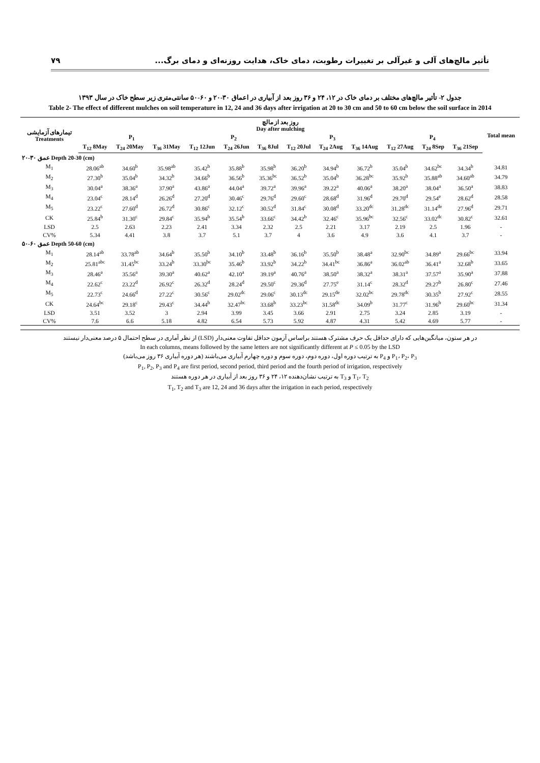تأثیر مالچ‌های آلی و غیرآلی بر تغییرات رطوبت، دمای خاک، هدایت روزنه‌ای و دمای برگ... ۷۹
جدول ۲- تأثیر مالچ‌های مختلف بر دمای خاک در ۱۲، ۲۴ و ۳۶ روز بعد از آبیاری در اعماق ۳۰-۲۰ و ۶۰-۵۰ سانتی‌متری زیر سطح خاک در سال ۱۳۹۳
Table 2- The effect of different mulches on soil temperature in 12, 24 and 36 days after irrigation at 20 to 30 cm and 50 to 60 cm below the soil surface in 2014
| تیمارهای آزمایشی Treatments | روز بعد از مالچ Day after mulching | | | | | | | | | | | | Total mean |
| --- | --- | --- | --- | --- | --- | --- | --- | --- | --- | --- | --- | --- | --- |
| | P<sub>1</sub> | | | P<sub>2</sub> | | | P<sub>3</sub> | | | P<sub>4</sub> | | | |
| | T<sub>12</sub> 8May | T<sub>24</sub> 20May | T<sub>36</sub> 31May | T<sub>12</sub> 12Jun | T<sub>24</sub> 26Jun | T<sub>36</sub> 8Jul | T<sub>12</sub> 20Jul | T<sub>24</sub> 2Aug | T<sub>36</sub> 14Aug | T<sub>12</sub> 27Aug | T<sub>24</sub> 8Sep | T<sub>36</sub> 21Sep | |
| عمق ۳۰-۲۰ Depth 20-30 (cm) | | | | | | | | | | | | | |
| M<sub>1</sub> | 28.06<sup>ab</sup> | 34.60<sup>b</sup> | 35.98<sup>ab</sup> | 35.42<sup>b</sup> | 35.88<sup>b</sup> | 35.98<sup>b</sup> | 36.20<sup>b</sup> | 34.94<sup>b</sup> | 36.72<sup>b</sup> | 35.04<sup>b</sup> | 34.62<sup>bc</sup> | 34.34<sup>b</sup> | 34.81 |
| M<sub>2</sub> | 27.30<sup>b</sup> | 35.04<sup>b</sup> | 34.32<sup>b</sup> | 34.66<sup>b</sup> | 36.56<sup>b</sup> | 35.36<sup>bc</sup> | 36.52<sup>b</sup> | 35.04<sup>b</sup> | 36.28<sup>bc</sup> | 35.92<sup>b</sup> | 35.88<sup>ab</sup> | 34.60<sup>ab</sup> | 34.79 |
| M<sub>3</sub> | 30.04<sup>a</sup> | 38.36<sup>a</sup> | 37.90<sup>a</sup> | 43.86<sup>a</sup> | 44.04<sup>a</sup> | 39.72<sup>a</sup> | 39.96<sup>a</sup> | 39.22<sup>a</sup> | 40.06<sup>a</sup> | 38.20<sup>a</sup> | 38.04<sup>a</sup> | 36.50<sup>a</sup> | 38.83 |
| M<sub>4</sub> | 23.04<sup>c</sup> | 28.14<sup>d</sup> | 26.26<sup>d</sup> | 27.20<sup>d</sup> | 30.46<sup>c</sup> | 29.76<sup>d</sup> | 29.60<sup>c</sup> | 28.68<sup>d</sup> | 31.96<sup>d</sup> | 29.70<sup>d</sup> | 29.54<sup>e</sup> | 28.62<sup>d</sup> | 28.58 |
| M<sub>5</sub> | 23.22<sup>c</sup> | 27.60<sup>d</sup> | 26.72<sup>d</sup> | 30.86<sup>c</sup> | 32.12<sup>c</sup> | 30.52<sup>d</sup> | 31.84<sup>c</sup> | 30.08<sup>d</sup> | 33.20<sup>dc</sup> | 31.28<sup>dc</sup> | 31.14<sup>de</sup> | 27.96<sup>d</sup> | 29.71 |
| CK | 25.84<sup>b</sup> | 31.30<sup>c</sup> | 29.84<sup>c</sup> | 35.94<sup>b</sup> | 35.54<sup>b</sup> | 33.66<sup>c</sup> | 34.42<sup>b</sup> | 32.46<sup>c</sup> | 35.96<sup>bc</sup> | 32.56<sup>c</sup> | 33.02<sup>dc</sup> | 30.82<sup>c</sup> | 32.61 |
| LSD | 2.5 | 2.63 | 2.23 | 2.41 | 3.34 | 2.32 | 2.5 | 2.21 | 3.17 | 2.19 | 2.5 | 1.96 | - |
| CV% | 5.34 | 4.41 | 3.8 | 3.7 | 5.1 | 3.7 | 4 | 3.6 | 4.9 | 3.6 | 4.1 | 3.7 | - |
| عمق ۶۰-۵۰ Depth 50-60 (cm) | | | | | | | | | | | | | |
| M<sub>1</sub> | 28.14<sup>ab</sup> | 33.78<sup>ab</sup> | 34.64<sup>b</sup> | 35.50<sup>b</sup> | 34.10<sup>b</sup> | 33.48<sup>b</sup> | 36.16<sup>b</sup> | 35.50<sup>b</sup> | 38.48<sup>a</sup> | 32.90<sup>bc</sup> | 34.89<sup>a</sup> | 29.66<sup>bc</sup> | 33.94 |
| M<sub>2</sub> | 25.81<sup>abc</sup> | 31.45<sup>bc</sup> | 33.24<sup>b</sup> | 33.30<sup>bc</sup> | 35.46<sup>b</sup> | 33.92<sup>b</sup> | 34.22<sup>b</sup> | 34.41<sup>bc</sup> | 36.86<sup>a</sup> | 36.02<sup>ab</sup> | 36.41<sup>a</sup> | 32.68<sup>b</sup> | 33.65 |
| M<sub>3</sub> | 28.46<sup>a</sup> | 35.56<sup>a</sup> | 39.30<sup>a</sup> | 40.62<sup>a</sup> | 42.10<sup>a</sup> | 39.19<sup>a</sup> | 40.76<sup>a</sup> | 38.50<sup>a</sup> | 38.32<sup>a</sup> | 38.31<sup>a</sup> | 37.57<sup>a</sup> | 35.90<sup>a</sup> | 37.88 |
| M<sub>4</sub> | 22.62<sup>c</sup> | 23.22<sup>d</sup> | 26.92<sup>c</sup> | 26.32<sup>d</sup> | 28.24<sup>d</sup> | 29.50<sup>c</sup> | 29.36<sup>d</sup> | 27.75<sup>e</sup> | 31.14<sup>c</sup> | 28.32<sup>d</sup> | 29.27<sup>b</sup> | 26.80<sup>c</sup> | 27.46 |
| M<sub>5</sub> | 22.73<sup>c</sup> | 24.66<sup>d</sup> | 27.22<sup>c</sup> | 30.56<sup>c</sup> | 29.02<sup>dc</sup> | 29.06<sup>c</sup> | 30.13<sup>dc</sup> | 29.15<sup>de</sup> | 32.02<sup>bc</sup> | 29.78<sup>dc</sup> | 30.35<sup>b</sup> | 27.92<sup>c</sup> | 28.55 |
| CK | 24.64<sup>bc</sup> | 29.18<sup>c</sup> | 29.43<sup>c</sup> | 34.44<sup>b</sup> | 32.47<sup>bc</sup> | 33.68<sup>b</sup> | 33.23<sup>bc</sup> | 31.58<sup>dc</sup> | 34.09<sup>b</sup> | 31.77<sup>c</sup> | 31.96<sup>b</sup> | 29.60<sup>bc</sup> | 31.34 |
| LSD | 3.51 | 3.52 | 3 | 2.94 | 3.99 | 3.45 | 3.66 | 2.91 | 2.75 | 3.24 | 2.85 | 3.19 | - |
| CV% | 7.6 | 6.6 | 5.18 | 4.82 | 6.54 | 5.73 | 5.92 | 4.87 | 4.31 | 5.42 | 4.69 | 5.77 | - |
در هر ستون، میانگین‌هایی که دارای حداقل یک حرف مشترک هستند براساس آزمون حداقل تفاوت معنی‌دار (LSD) از نظر آماری در سطح احتمال ۵ درصد معنی‌دار نیستند
In each columns, means followed by the same letters are not significantly different at P ≤ 0.05 by the LSD
P<sub>1</sub>، P<sub>2</sub>، P<sub>3</sub> و P<sub>4</sub> به ترتیب دوره اول، دوره دوم، دوره سوم و دوره چهارم آبیاری می‌باشند (هر دوره آبیاری ۳۶ روز می‌باشد)
P<sub>1</sub>, P<sub>2</sub>, P<sub>3</sub> and P<sub>4</sub> are first period, second period, third period and the fourth period of irrigation, respectively
T<sub>1</sub>، T<sub>2</sub> و T<sub>3</sub> به ترتیب نشان‌دهنده ۱۲، ۲۴ و ۳۶ روز بعد از آبیاری در هر دوره هستند
T<sub>1</sub>, T<sub>2</sub> and T<sub>3</sub> are 12, 24 and 36 days after the irrigation in each period, respectively